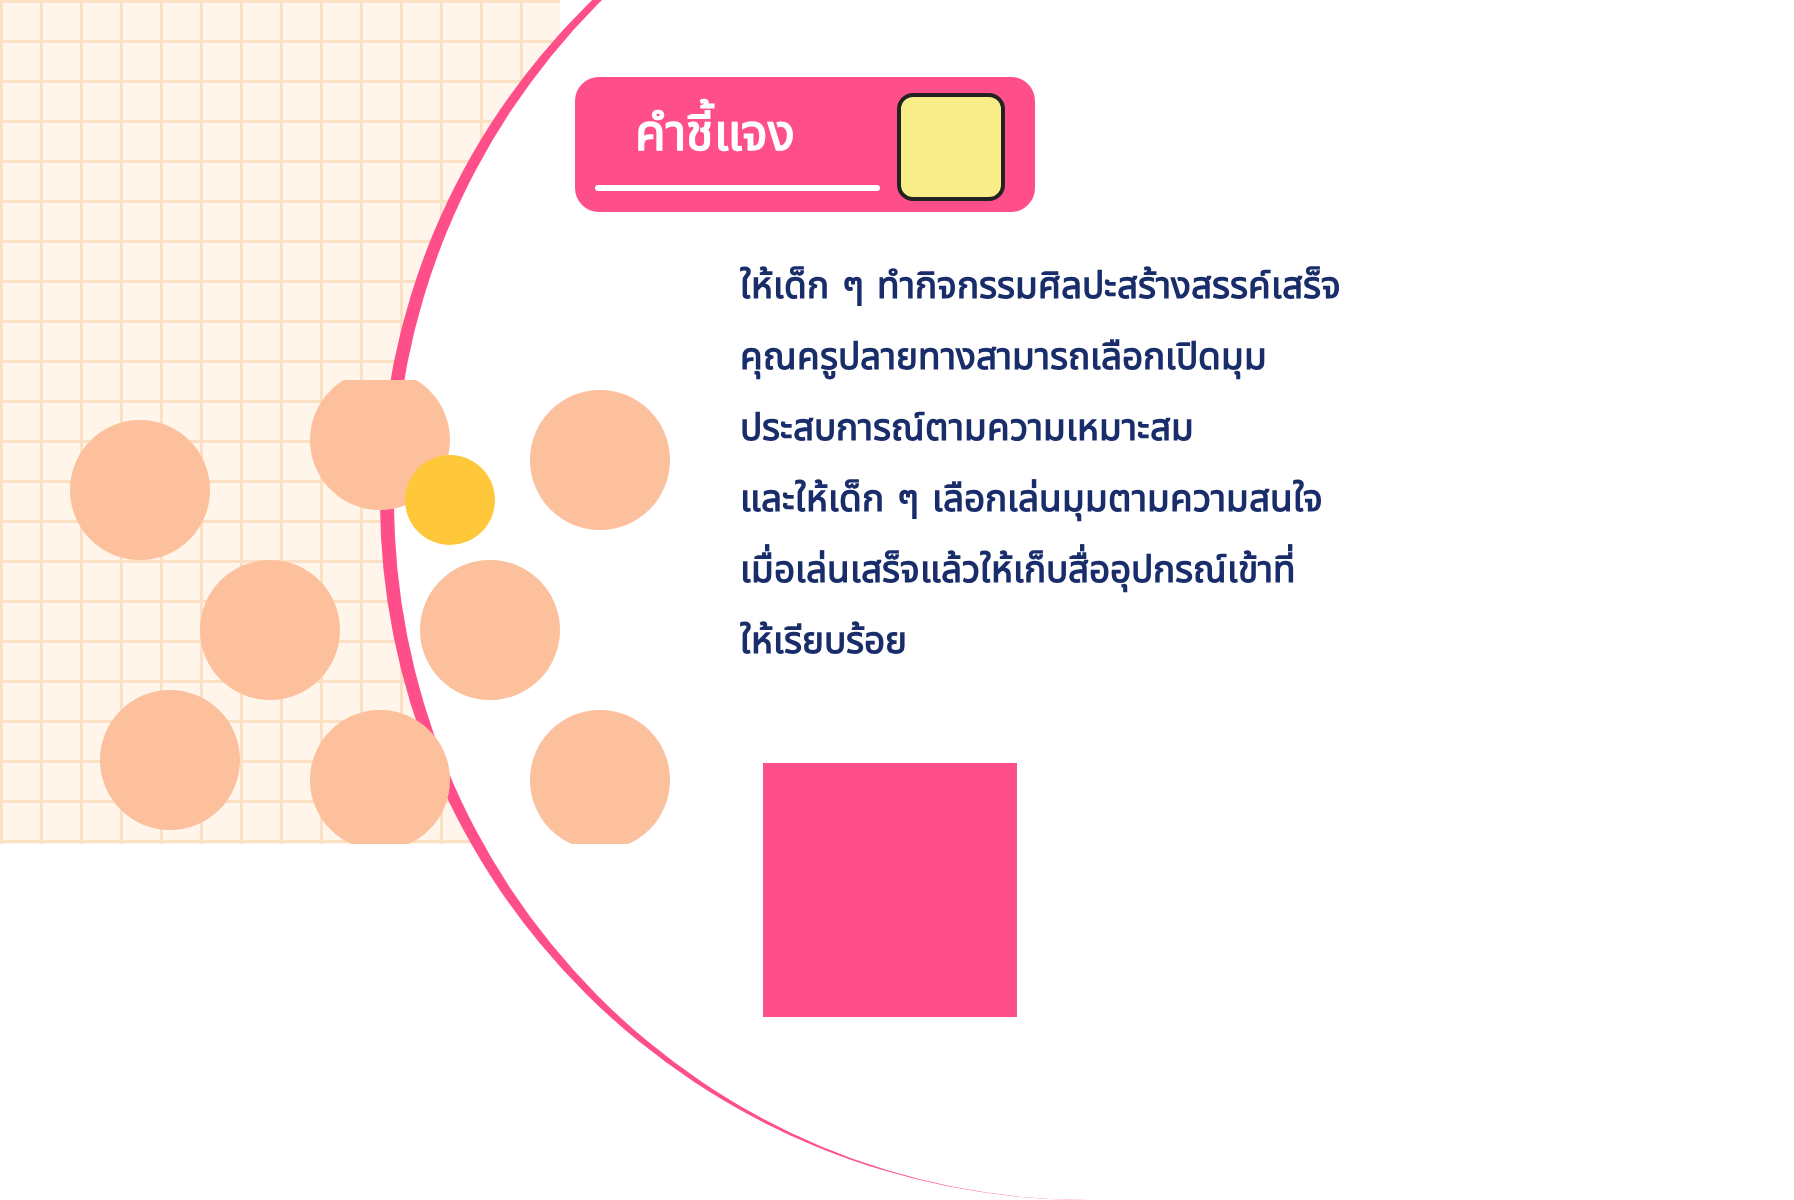คำชี้แจง
ให้เด็ก ๆ ทำกิจกรรมศิลปะสร้างสรรค์เสร็จ
คุณครูปลายทางสามารถเลือกเปิดมุม
ประสบการณ์ตามความเหมาะสม
และให้เด็ก ๆ เลือกเล่นมุมตามความสนใจ
เมื่อเล่นเสร็จแล้วให้เก็บสื่ออุปกรณ์เข้าที่
ให้เรียบร้อย